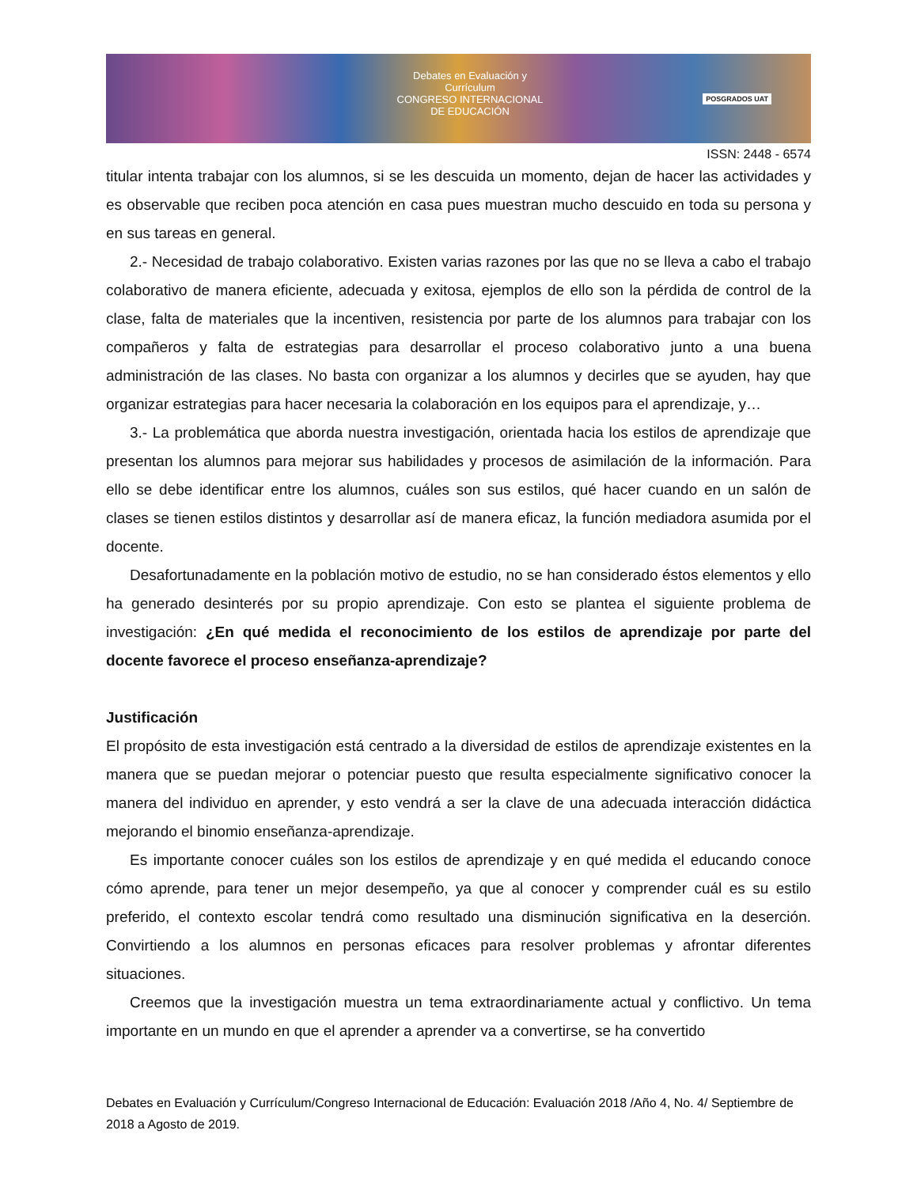Debates en Evaluación y Currículum
CONGRESO INTERNACIONAL DE EDUCACIÓN
POSGRADOS UAT
ISSN: 2448 - 6574
titular intenta trabajar con los alumnos, si se les descuida un momento, dejan de hacer las actividades y es observable que reciben poca atención en casa pues muestran mucho descuido en toda su persona y en sus tareas en general.
2.- Necesidad de trabajo colaborativo. Existen varias razones por las que no se lleva a cabo el trabajo colaborativo de manera eficiente, adecuada y exitosa, ejemplos de ello son la pérdida de control de la clase, falta de materiales que la incentiven, resistencia por parte de los alumnos para trabajar con los compañeros y falta de estrategias para desarrollar el proceso colaborativo junto a una buena administración de las clases. No basta con organizar a los alumnos y decirles que se ayuden, hay que organizar estrategias para hacer necesaria la colaboración en los equipos para el aprendizaje, y…
3.- La problemática que aborda nuestra investigación, orientada hacia los estilos de aprendizaje que presentan los alumnos para mejorar sus habilidades y procesos de asimilación de la información. Para ello se debe identificar entre los alumnos, cuáles son sus estilos, qué hacer cuando en un salón de clases se tienen estilos distintos y desarrollar así de manera eficaz, la función mediadora asumida por el docente.
Desafortunadamente en la población motivo de estudio, no se han considerado éstos elementos y ello ha generado desinterés por su propio aprendizaje. Con esto se plantea el siguiente problema de investigación: ¿En qué medida el reconocimiento de los estilos de aprendizaje por parte del docente favorece el proceso enseñanza-aprendizaje?
Justificación
El propósito de esta investigación está centrado a la diversidad de estilos de aprendizaje existentes en la manera que se puedan mejorar o potenciar puesto que resulta especialmente significativo conocer la manera del individuo en aprender, y esto vendrá a ser la clave de una adecuada interacción didáctica mejorando el binomio enseñanza-aprendizaje.
Es importante conocer cuáles son los estilos de aprendizaje y en qué medida el educando conoce cómo aprende, para tener un mejor desempeño, ya que al conocer y comprender cuál es su estilo preferido, el contexto escolar tendrá como resultado una disminución significativa en la deserción. Convirtiendo a los alumnos en personas eficaces para resolver problemas y afrontar diferentes situaciones.
Creemos que la investigación muestra un tema extraordinariamente actual y conflictivo. Un tema importante en un mundo en que el aprender a aprender va a convertirse, se ha convertido
Debates en Evaluación y Currículum/Congreso Internacional de Educación: Evaluación 2018 /Año 4, No. 4/ Septiembre de 2018 a Agosto de 2019.